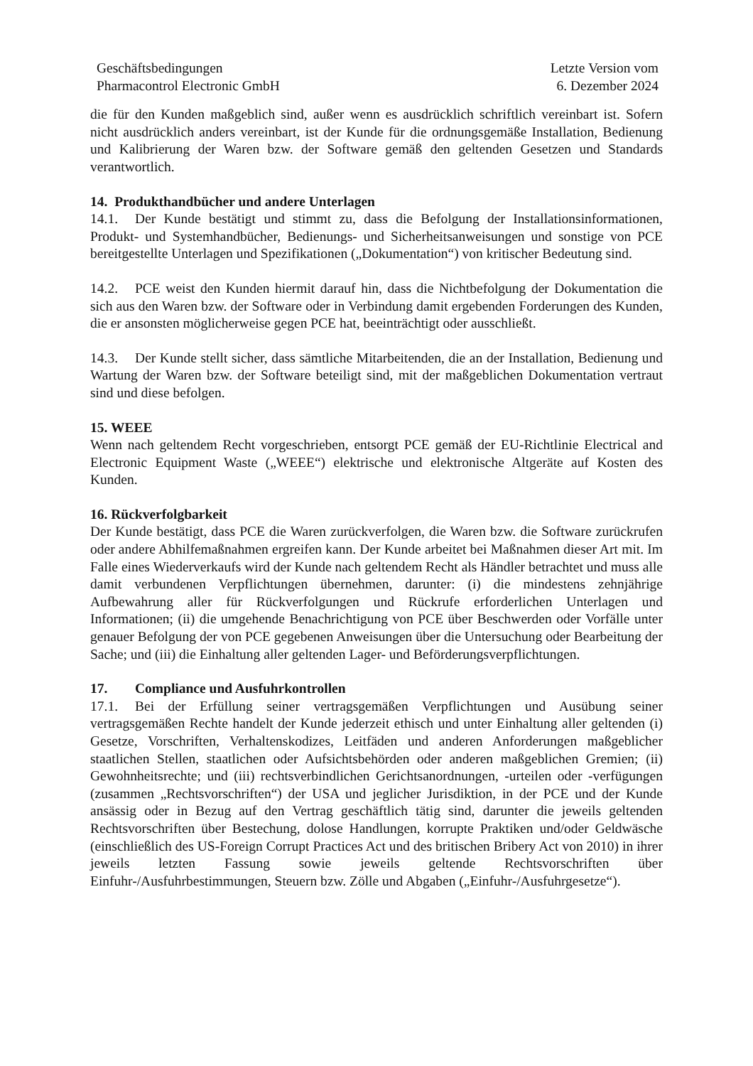Geschäftsbedingungen
Pharmacontrol Electronic GmbH
Letzte Version vom
6. Dezember 2024
die für den Kunden maßgeblich sind, außer wenn es ausdrücklich schriftlich vereinbart ist. Sofern nicht ausdrücklich anders vereinbart, ist der Kunde für die ordnungsgemäße Installation, Bedienung und Kalibrierung der Waren bzw. der Software gemäß den geltenden Gesetzen und Standards verantwortlich.
14. Produkthandbücher und andere Unterlagen
14.1. Der Kunde bestätigt und stimmt zu, dass die Befolgung der Installationsinformationen, Produkt- und Systemhandbücher, Bedienungs- und Sicherheitsanweisungen und sonstige von PCE bereitgestellte Unterlagen und Spezifikationen („Dokumentation“) von kritischer Bedeutung sind.
14.2. PCE weist den Kunden hiermit darauf hin, dass die Nichtbefolgung der Dokumentation die sich aus den Waren bzw. der Software oder in Verbindung damit ergebenden Forderungen des Kunden, die er ansonsten möglicherweise gegen PCE hat, beeinträchtigt oder ausschließt.
14.3. Der Kunde stellt sicher, dass sämtliche Mitarbeitenden, die an der Installation, Bedienung und Wartung der Waren bzw. der Software beteiligt sind, mit der maßgeblichen Dokumentation vertraut sind und diese befolgen.
15. WEEE
Wenn nach geltendem Recht vorgeschrieben, entsorgt PCE gemäß der EU-Richtlinie Electrical and Electronic Equipment Waste („WEEE“) elektrische und elektronische Altgeräte auf Kosten des Kunden.
16. Rückverfolgbarkeit
Der Kunde bestätigt, dass PCE die Waren zurückverfolgen, die Waren bzw. die Software zurückrufen oder andere Abhilfemaßnahmen ergreifen kann. Der Kunde arbeitet bei Maßnahmen dieser Art mit. Im Falle eines Wiederverkaufs wird der Kunde nach geltendem Recht als Händler betrachtet und muss alle damit verbundenen Verpflichtungen übernehmen, darunter: (i) die mindestens zehnjährige Aufbewahrung aller für Rückverfolgungen und Rückrufe erforderlichen Unterlagen und Informationen; (ii) die umgehende Benachrichtigung von PCE über Beschwerden oder Vorfälle unter genauer Befolgung der von PCE gegebenen Anweisungen über die Untersuchung oder Bearbeitung der Sache; und (iii) die Einhaltung aller geltenden Lager- und Beförderungsverpflichtungen.
17. Compliance und Ausfuhrkontrollen
17.1. Bei der Erfüllung seiner vertragsgemäßen Verpflichtungen und Ausübung seiner vertragsgemäßen Rechte handelt der Kunde jederzeit ethisch und unter Einhaltung aller geltenden (i) Gesetze, Vorschriften, Verhaltenskodizes, Leitfäden und anderen Anforderungen maßgeblicher staatlichen Stellen, staatlichen oder Aufsichtsbehörden oder anderen maßgeblichen Gremien; (ii) Gewohnheitsrechte; und (iii) rechtsverbindlichen Gerichtsanordnungen, -urteilen oder -verfügungen (zusammen „Rechtsvorschriften“) der USA und jeglicher Jurisdiktion, in der PCE und der Kunde ansässig oder in Bezug auf den Vertrag geschäftlich tätig sind, darunter die jeweils geltenden Rechtsvorschriften über Bestechung, dolose Handlungen, korrupte Praktiken und/oder Geldwäsche (einschließlich des US-Foreign Corrupt Practices Act und des britischen Bribery Act von 2010) in ihrer jeweils letzten Fassung sowie jeweils geltende Rechtsvorschriften über Einfuhr-/Ausfuhrbestimmungen, Steuern bzw. Zölle und Abgaben („Einfuhr-/Ausfuhrgesetze“).